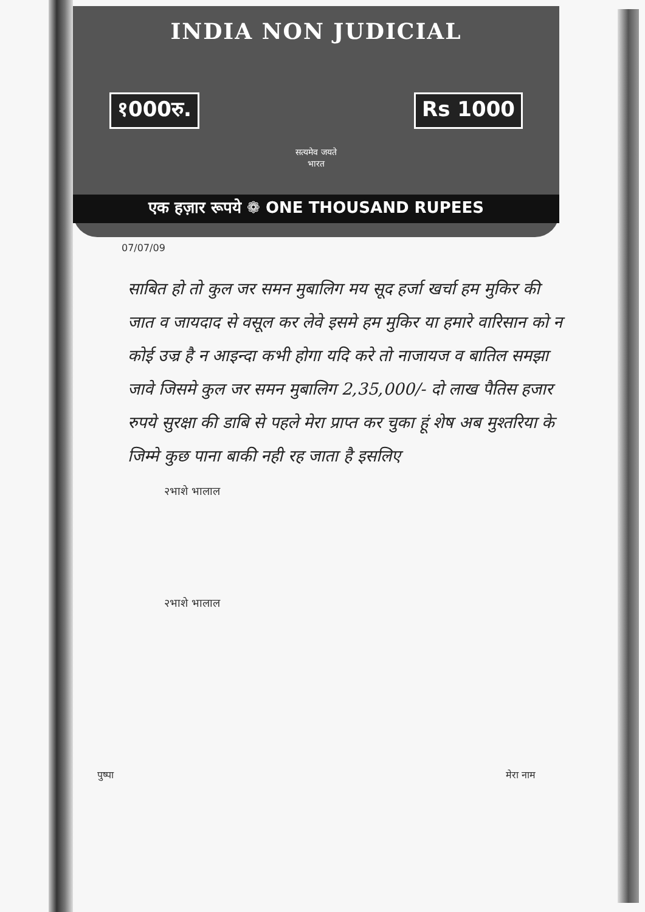INDIA NON JUDICIAL
१000रु. Rs 1000
सत्यमेव जयते
भारत
एक हज़ार रूपये ❁ ONE THOUSAND RUPEES
07/07/09
साबित हो तो कुल जर समन मुबालिग मय सूद हर्जा खर्चा हम मुकिर की जात व जायदाद से वसूल कर लेवे इसमे हम मुकिर या हमारे वारिसान को न कोई उज्र है न आइन्दा कभी होगा यदि करे तो नाजायज व बातिल समझा जावे जिसमे कुल जर समन मुबालिग 2,35,000/- दो लाख पैतिस हजार रुपये सुरक्षा की डाबि से पहले मेरा प्राप्त कर चुका हूं शेष अब मुश्तरिया के जिम्मे कुछ पाना बाकी नही रह जाता है इसलिए
२भाशे भालाल
२भाशे भालाल
पुष्पा मेरा नाम